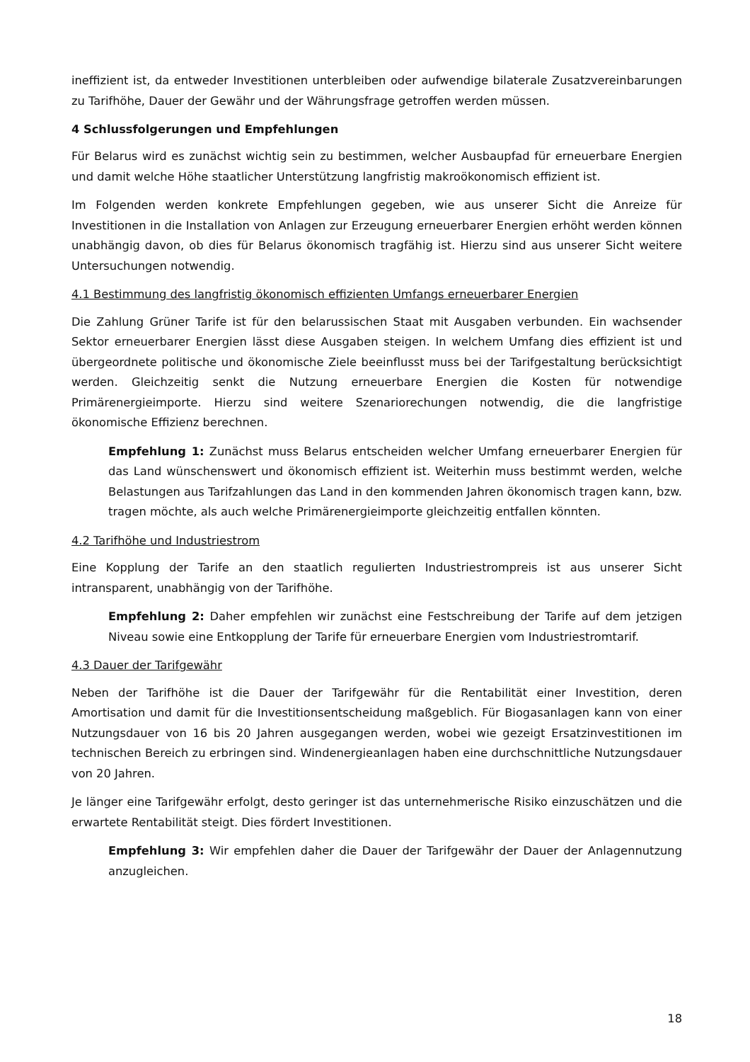ineffizient ist, da entweder Investitionen unterbleiben oder aufwendige bilaterale Zusatzvereinbarungen zu Tarifhöhe, Dauer der Gewähr und der Währungsfrage getroffen werden müssen.
4 Schlussfolgerungen und Empfehlungen
Für Belarus wird es zunächst wichtig sein zu bestimmen, welcher Ausbaupfad für erneuerbare Energien und damit welche Höhe staatlicher Unterstützung langfristig makroökonomisch effizient ist.
Im Folgenden werden konkrete Empfehlungen gegeben, wie aus unserer Sicht die Anreize für Investitionen in die Installation von Anlagen zur Erzeugung erneuerbarer Energien erhöht werden können unabhängig davon, ob dies für Belarus ökonomisch tragfähig ist. Hierzu sind aus unserer Sicht weitere Untersuchungen notwendig.
4.1 Bestimmung des langfristig ökonomisch effizienten Umfangs erneuerbarer Energien
Die Zahlung Grüner Tarife ist für den belarussischen Staat mit Ausgaben verbunden. Ein wachsender Sektor erneuerbarer Energien lässt diese Ausgaben steigen. In welchem Umfang dies effizient ist und übergeordnete politische und ökonomische Ziele beeinflusst muss bei der Tarifgestaltung berücksichtigt werden. Gleichzeitig senkt die Nutzung erneuerbare Energien die Kosten für notwendige Primärenergieimporte. Hierzu sind weitere Szenariorechungen notwendig, die die langfristige ökonomische Effizienz berechnen.
Empfehlung 1: Zunächst muss Belarus entscheiden welcher Umfang erneuerbarer Energien für das Land wünschenswert und ökonomisch effizient ist. Weiterhin muss bestimmt werden, welche Belastungen aus Tarifzahlungen das Land in den kommenden Jahren ökonomisch tragen kann, bzw. tragen möchte, als auch welche Primärenergieimporte gleichzeitig entfallen könnten.
4.2 Tarifhöhe und Industriestrom
Eine Kopplung der Tarife an den staatlich regulierten Industriestrompreis ist aus unserer Sicht intransparent, unabhängig von der Tarifhöhe.
Empfehlung 2: Daher empfehlen wir zunächst eine Festschreibung der Tarife auf dem jetzigen Niveau sowie eine Entkopplung der Tarife für erneuerbare Energien vom Industriestromtarif.
4.3 Dauer der Tarifgewähr
Neben der Tarifhöhe ist die Dauer der Tarifgewähr für die Rentabilität einer Investition, deren Amortisation und damit für die Investitionsentscheidung maßgeblich. Für Biogasanlagen kann von einer Nutzungsdauer von 16 bis 20 Jahren ausgegangen werden, wobei wie gezeigt Ersatzinvestitionen im technischen Bereich zu erbringen sind. Windenergieanlagen haben eine durchschnittliche Nutzungsdauer von 20 Jahren.
Je länger eine Tarifgewähr erfolgt, desto geringer ist das unternehmerische Risiko einzuschätzen und die erwartete Rentabilität steigt. Dies fördert Investitionen.
Empfehlung 3: Wir empfehlen daher die Dauer der Tarifgewähr der Dauer der Anlagennutzung anzugleichen.
18